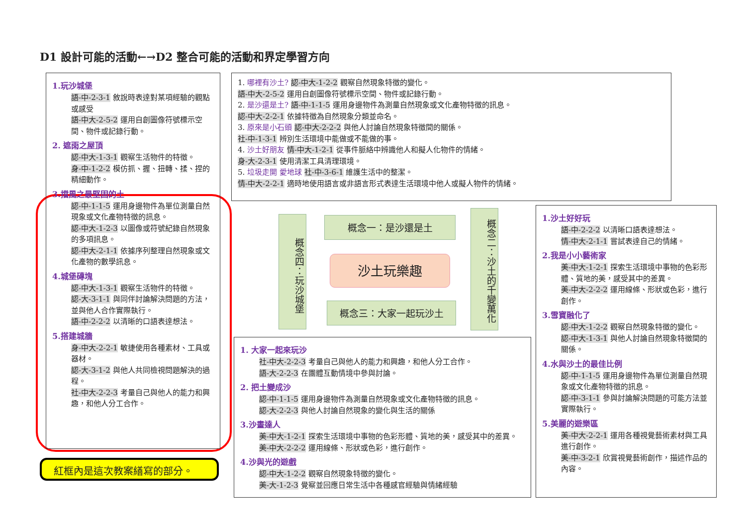D1 設計可能的活動←→D2 整合可能的活動和界定學習方向
1.玩沙城堡
語-中-2-3-1 敘說時表達對某項經驗的觀點或感受
語-中大-2-5-2 運用自創圖像符號標示空間、物件或記錄行動。
2. 遮雨之屋頂
認-中大-1-3-1 觀察生活物件的特徵。
身-中-1-2-2 模仿抓、握、扭轉、揉、捏的精細動作。
3.擋風之最堅固的土
認-中-1-1-5 運用身邊物件為單位測量自然現象或文化產物特徵的訊息。
認-中大-1-2-3 以圖像或符號紀錄自然現象的多項訊息。
認-中大-2-1-1 依據序列整理自然現象或文化產物的數學訊息。
4.城堡磚塊
認-中大-1-3-1 觀察生活物件的特徵。
認-大-3-1-1 與同伴討論解決問題的方法，並與他人合作實際執行。
語-中-2-2-2 以清晰的口語表達想法。
5.搭建城牆
身-中大-2-2-1 敏捷使用各種素材、工具或器材。
認-大-3-1-2 與他人共同檢視問題解決的過程。
社-中大-2-2-3 考量自己與他人的能力和興趣，和他人分工合作。
紅框內是這次教案繕寫的部分。
1. 哪裡有沙土? 認-中大-1-2-2 觀察自然現象特徵的變化。
語-中大-2-5-2 運用自創圖像符號標示空間、物件或記錄行動。
2. 是沙還是土? 語-中-1-1-5 運用身邊物件為測量自然現象或文化產物特徵的訊息。
認-中大-2-2-1 依據特徵為自然現象分類並命名。
3. 原來是小石頭 認-中大-2-2-2 與他人討論自然現象特徵間的關係。
社-中-1-3-1 辨別生活環境中能做或不能做的事。
4. 沙土好朋友 情-中大-1-2-1 從事件脈絡中辨識他人和擬人化物件的情緒。
身-大-2-3-1 使用清潔工具清理環境。
5. 垃圾走開 愛地球 社-中-3-6-1 維護生活中的整潔。
情-中大-2-2-1 適時地使用語言或非語言形式表達生活環境中他人或擬人物件的情緒。
概念四：玩沙城堡
概念一：是沙還是土
沙土玩樂趣
概念三：大家一起玩沙土
概念二：沙土的千變萬化
1.沙土好好玩
語-中-2-2-2 以清晰口語表達想法。
情-中大-2-1-1 嘗試表達自己的情緒。
2.我是小小藝術家
美-中大-1-2-1 探索生活環境中事物的色彩形體、質地的美，感受其中的差異。
美-中大-2-2-2 運用線條、形狀或色彩，進行創作。
3.雪寶融化了
認-中大-1-2-2 觀察自然現象特徵的變化。
認-中大-1-3-1 與他人討論自然現象特徵間的關係。
4.水與沙土的最佳比例
認-中-1-1-5 運用身邊物件為單位測量自然現象或文化產物特徵的訊息。
認-中-3-1-1 參與討論解決問題的可能方法並實際執行。
5.美麗的遊樂區
美-中大-2-2-1 運用各種視覺藝術素材與工具進行創作。
美-中-3-2-1 欣賞視覺藝術創作，描述作品的內容。
1. 大家一起來玩沙
社-中大-2-2-3 考量自己與他人的能力和興趣，和他人分工合作。
語-大-2-2-3 在團體互動情境中參與討論。
2. 把土變成沙
認-中-1-1-5 運用身邊物件為測量自然現象或文化產物特徵的訊息。
認-大-2-2-3 與他人討論自然現象的變化與生活的關係
3.沙畫達人
美-中大-1-2-1 探索生活環境中事物的色彩形體、質地的美，感受其中的差異。
美-中大-2-2-2 運用線條、形狀或色彩，進行創作。
4.沙與光的遊戲
認-中大-1-2-2 觀察自然現象特徵的變化。
美-大-1-2-3 覺察並回應日常生活中各種感官經驗與情緒經驗